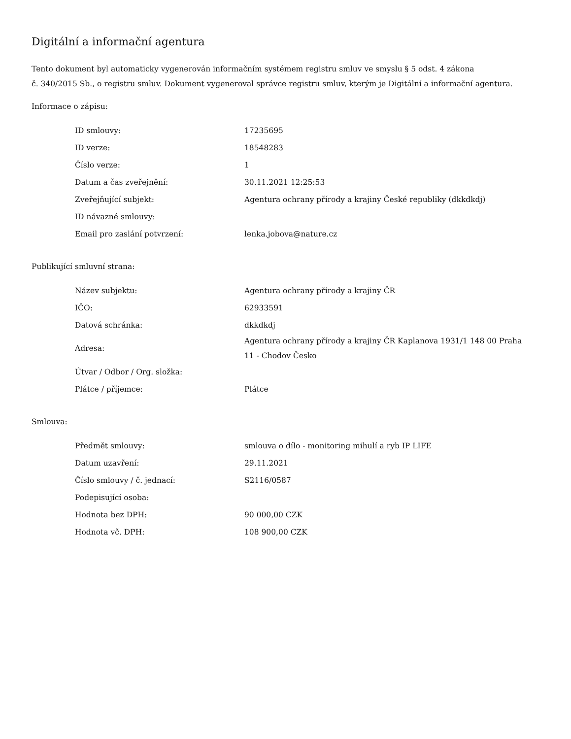Digitální a informační agentura
Tento dokument byl automaticky vygenerován informačním systémem registru smluv ve smyslu § 5 odst. 4 zákona
č. 340/2015 Sb., o registru smluv. Dokument vygeneroval správce registru smluv, kterým je Digitální a informační agentura.
Informace o zápisu:
| ID smlouvy: | 17235695 |
| ID verze: | 18548283 |
| Číslo verze: | 1 |
| Datum a čas zveřejnění: | 30.11.2021 12:25:53 |
| Zveřejňující subjekt: | Agentura ochrany přírody a krajiny České republiky (dkkdkdj) |
| ID návazné smlouvy: | |
| Email pro zaslání potvrzení: | lenka.jobova@nature.cz |
Publikující smluvní strana:
| Název subjektu: | Agentura ochrany přírody a krajiny ČR |
| IČO: | 62933591 |
| Datová schránka: | dkkdkdj |
| Adresa: | Agentura ochrany přírody a krajiny ČR Kaplanova 1931/1 148 00 Praha 11 - Chodov Česko |
| Útvar / Odbor / Org. složka: | |
| Plátce / příjemce: | Plátce |
Smlouva:
| Předmět smlouvy: | smlouva o dílo - monitoring mihulí a ryb IP LIFE |
| Datum uzavření: | 29.11.2021 |
| Číslo smlouvy / č. jednací: | S2116/0587 |
| Podepisující osoba: | |
| Hodnota bez DPH: | 90 000,00 CZK |
| Hodnota vč. DPH: | 108 900,00 CZK |